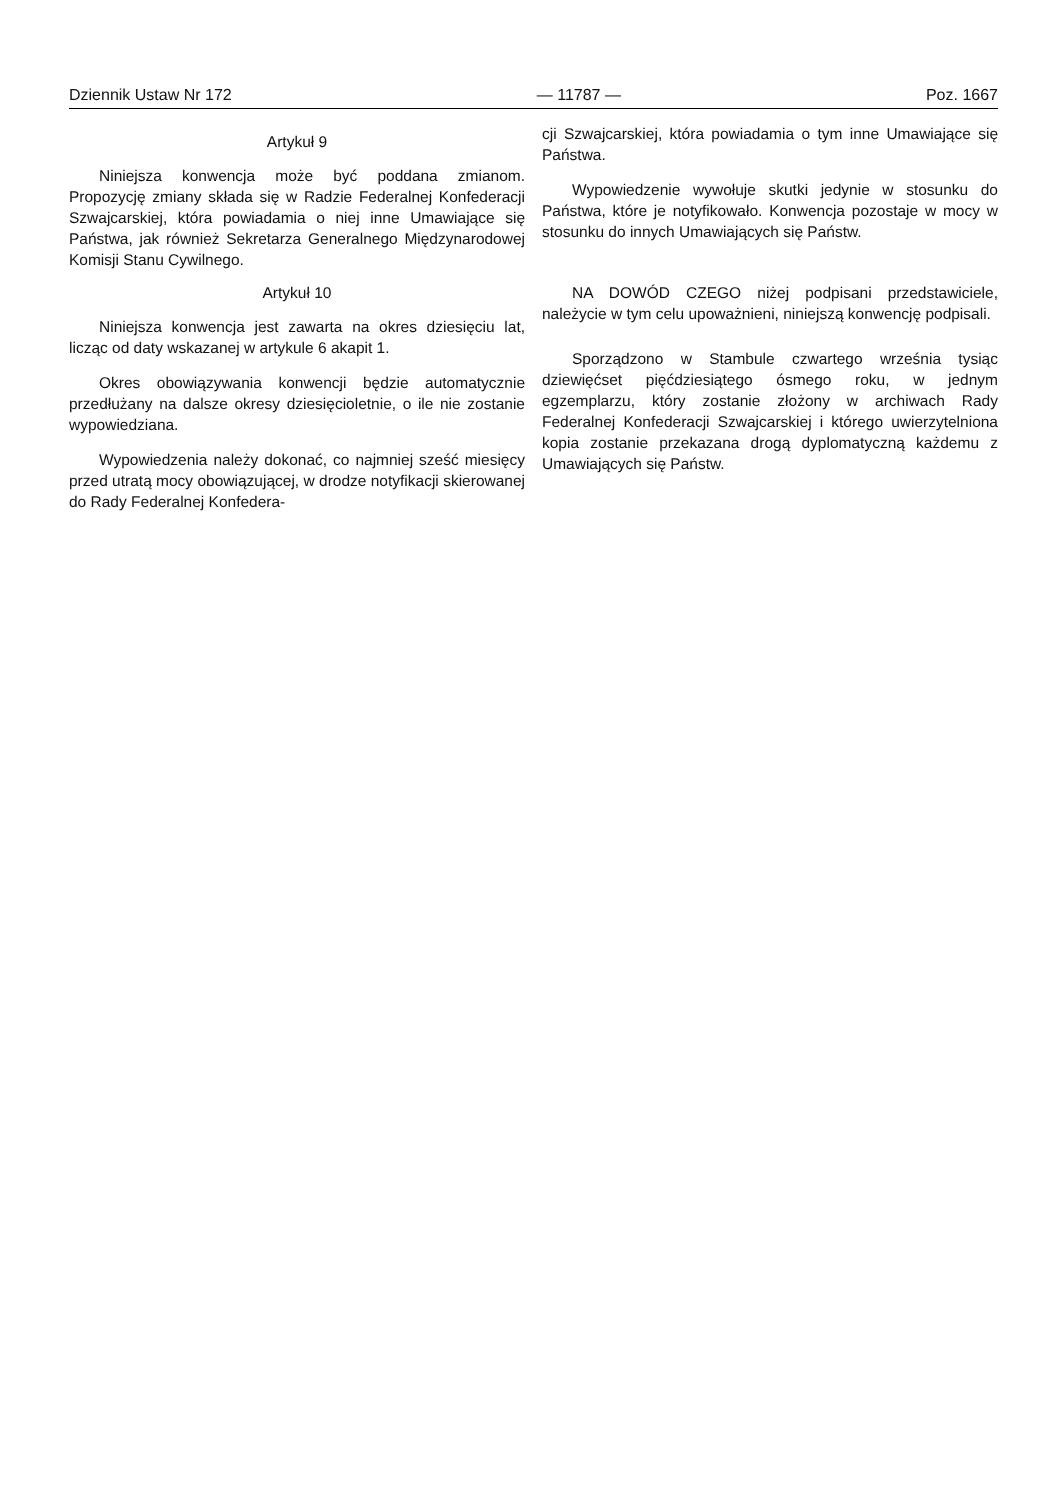Dziennik Ustaw Nr 172 — 11787 — Poz. 1667
Artykuł 9
Niniejsza konwencja może być poddana zmianom. Propozycję zmiany składa się w Radzie Federalnej Konfederacji Szwajcarskiej, która powiadamia o niej inne Umawiające się Państwa, jak również Sekretarza Generalnego Międzynarodowej Komisji Stanu Cywilnego.
Artykuł 10
Niniejsza konwencja jest zawarta na okres dziesięciu lat, licząc od daty wskazanej w artykule 6 akapit 1.
Okres obowiązywania konwencji będzie automatycznie przedłużany na dalsze okresy dziesięcioletnie, o ile nie zostanie wypowiedziana.
Wypowiedzenia należy dokonać, co najmniej sześć miesięcy przed utratą mocy obowiązującej, w drodze notyfikacji skierowanej do Rady Federalnej Konfedera-
cji Szwajcarskiej, która powiadamia o tym inne Umawiające się Państwa.
Wypowiedzenie wywołuje skutki jedynie w stosunku do Państwa, które je notyfikowało. Konwencja pozostaje w mocy w stosunku do innych Umawiających się Państw.
NA DOWÓD CZEGO niżej podpisani przedstawiciele, należycie w tym celu upoważnieni, niniejszą konwencję podpisali.
Sporządzono w Stambule czwartego września tysiąc dziewięćset pięćdziesiątego ósmego roku, w jednym egzemplarzu, który zostanie złożony w archiwach Rady Federalnej Konfederacji Szwajcarskiej i którego uwierzytelniona kopia zostanie przekazana drogą dyplomatyczną każdemu z Umawiających się Państw.